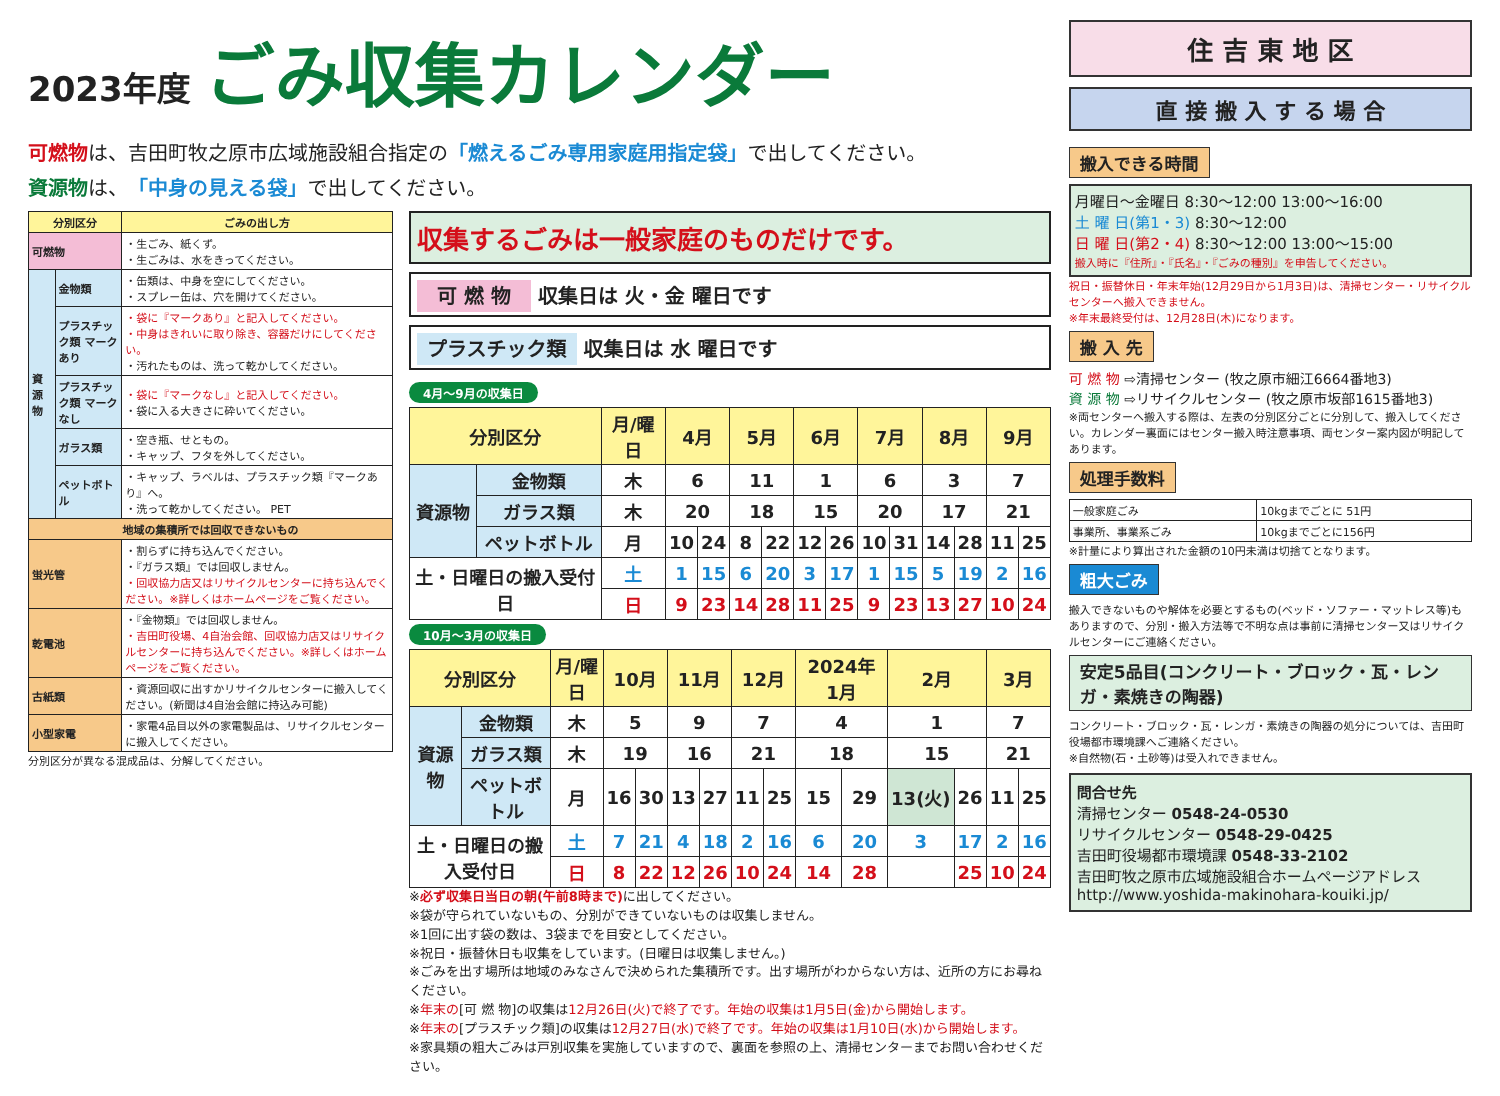2023年度 ごみ収集カレンダー
可燃物は、吉田町牧之原市広域施設組合指定の「燃えるごみ専用家庭用指定袋」で出してください。
資源物は、「中身の見える袋」で出してください。
| 分別区分 | | ごみの出し方 |
| --- | --- | --- |
| 可燃物 | | ・生ごみ、紙くず。 ・生ごみは、水をきってください。 |
| 資源物 | 金物類 | ・缶類は、中身を空にしてください。 ・スプレー缶は、穴を開けてください。 |
| | プラスチック類 マークあり | ・袋に『マークあり』と記入してください。 ・中身はきれいに取り除き、容器だけにしてください。 ・汚れたものは、洗って乾かしてください。 |
| | プラスチック類 マークなし | ・袋に『マークなし』と記入してください。 ・袋に入る大きさに砕いてください。 |
| | ガラス類 | ・空き瓶、せともの。 ・キャップ、フタを外してください。 |
| | ペットボトル | ・キャップ、ラベルは、プラスチック類『マークあり』へ。 ・洗って乾かしてください。 PET |
| 地域の集積所では回収できないもの | | |
| 蛍光管 | | ・割らずに持ち込んでください。 ・『ガラス類』では回収しません。 ・回収協力店又はリサイクルセンターに持ち込んでください。※詳しくはホームページをご覧ください。 |
| 乾電池 | | ・『金物類』では回収しません。 ・吉田町役場、4自治会館、回収協力店又はリサイクルセンターに持ち込んでください。※詳しくはホームページをご覧ください。 |
| 古紙類 | | ・資源回収に出すかリサイクルセンターに搬入してください。(新聞は4自治会館に持込み可能) |
| 小型家電 | | ・家電4品目以外の家電製品は、リサイクルセンターに搬入してください。 |
分別区分が異なる混成品は、分解してください。
収集するごみは一般家庭のものだけです。
可 燃 物 収集日は 火・金 曜日です
プラスチック類 収集日は 水 曜日です
4月～9月の収集日
| 分別区分 | | 月/曜日 | 4月 | | 5月 | | 6月 | | 7月 | | 8月 | | 9月 | |
| --- | --- | --- | --- | --- | --- | --- | --- | --- | --- | --- | --- | --- | --- | --- |
| 資源物 | 金物類 | 木 | 6 | | 11 | | 1 | | 6 | | 3 | | 7 | |
| | ガラス類 | 木 | 20 | | 18 | | 15 | | 20 | | 17 | | 21 | |
| | ペットボトル | 月 | 10 | 24 | 8 | 22 | 12 | 26 | 10 | 31 | 14 | 28 | 11 | 25 |
| 土・日曜日の搬入受付日 | | 土 | 1 | 15 | 6 | 20 | 3 | 17 | 1 | 15 | 5 | 19 | 2 | 16 |
| | | 日 | 9 | 23 | 14 | 28 | 11 | 25 | 9 | 23 | 13 | 27 | 10 | 24 |
10月～3月の収集日
| 分別区分 | | 月/曜日 | 10月 | | 11月 | | 12月 | | 2024年 1月 | | 2月 | | 3月 | |
| --- | --- | --- | --- | --- | --- | --- | --- | --- | --- | --- | --- | --- | --- | --- |
| 資源物 | 金物類 | 木 | 5 | | 9 | | 7 | | 4 | | 1 | | 7 | |
| | ガラス類 | 木 | 19 | | 16 | | 21 | | 18 | | 15 | | 21 | |
| | ペットボトル | 月 | 16 | 30 | 13 | 27 | 11 | 25 | 15 | 29 | 13(火) | 26 | 11 | 25 |
| 土・日曜日の搬入受付日 | | 土 | 7 | 21 | 4 | 18 | 2 | 16 | 6 | 20 | 3 | 17 | 2 | 16 |
| | | 日 | 8 | 22 | 12 | 26 | 10 | 24 | 14 | 28 | | 25 | 10 | 24 |
※必ず収集日当日の朝(午前8時まで) に出してください。
※袋が守られていないもの、分別ができていないものは収集しません。
※1回に出す袋の数は、3袋までを目安としてください。
※祝日・振替休日も収集をしています。(日曜日は収集しません。)
※ごみを出す場所は地域のみなさんで決められた集積所です。出す場所がわからない方は、近所の方にお尋ねください。
※年末の[可 燃 物]の収集は12月26日(火)で終了です。年始の収集は1月5日(金)から開始します。
※年末の[プラスチック類]の収集は12月27日(水)で終了です。年始の収集は1月10日(水)から開始します。
※家具類の粗大ごみは戸別収集を実施していますので、裏面を参照の上、清掃センターまでお問い合わせください。
住 吉 東 地 区
直 接 搬 入 す る 場 合
搬入できる時間
月曜日～金曜日 8:30～12:00 13:00～16:00
土 曜 日(第1・3) 8:30～12:00
日 曜 日(第2・4) 8:30～12:00 13:00～15:00
搬入時に『住所』・『氏名』・『ごみの種別』を申告してください。
祝日・振替休日・年末年始(12月29日から1月3日)は、清掃センター・リサイクルセンターへ搬入できません。
※年末最終受付は、12月28日(木)になります。
搬 入 先
可 燃 物 ⇨清掃センター (牧之原市細江6664番地3)
資 源 物 ⇨リサイクルセンター (牧之原市坂部1615番地3)
※両センターへ搬入する際は、左表の分別区分ごとに分別して、搬入してください。カレンダー裏面にはセンター搬入時注意事項、両センター案内図が明記してあります。
処理手数料
| 一般家庭ごみ | 10kgまでごとに 51円 |
| 事業所、事業系ごみ | 10kgまでごとに156円 |
※計量により算出された金額の10円未満は切捨てとなります。
粗大ごみ
搬入できないものや解体を必要とするもの(ベッド・ソファー・マットレス等)もありますので、分別・搬入方法等で不明な点は事前に清掃センター又はリサイクルセンターにご連絡ください。
安定5品目(コンクリート・ブロック・瓦・レンガ・素焼きの陶器)
コンクリート・ブロック・瓦・レンガ・素焼きの陶器の処分については、吉田町役場都市環境課へご連絡ください。
※自然物(石・土砂等)は受入れできません。
問合せ先
清掃センター 0548-24-0530
リサイクルセンター 0548-29-0425
吉田町役場都市環境課 0548-33-2102
吉田町牧之原市広域施設組合ホームページアドレス
http://www.yoshida-makinohara-kouiki.jp/